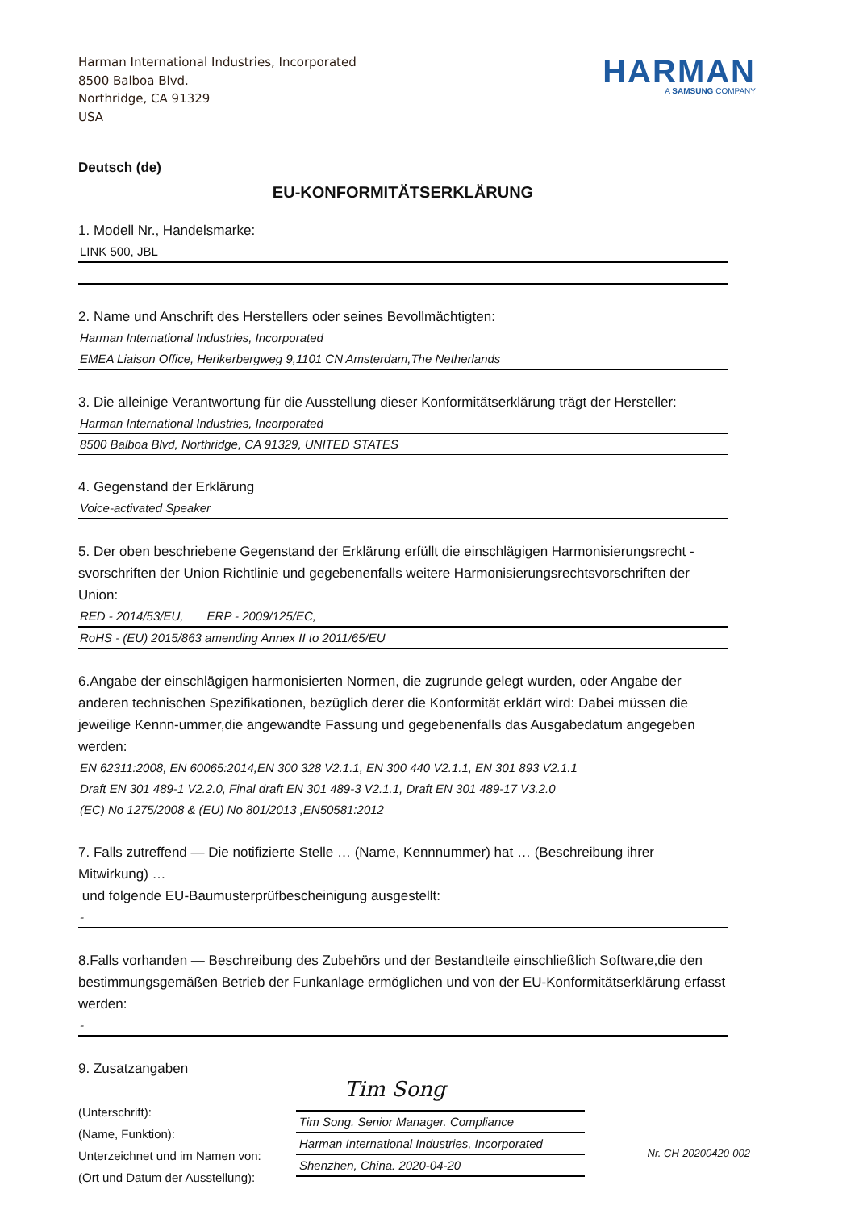Harman International Industries, Incorporated
8500 Balboa Blvd.
Northridge, CA 91329
USA
HARMAN
A SAMSUNG COMPANY
Deutsch (de)
EU-KONFORMITÄTSERKLÄRUNG
1. Modell Nr., Handelsmarke:
LINK 500, JBL
2. Name und Anschrift des Herstellers oder seines Bevollmächtigten:
Harman International Industries, Incorporated
EMEA Liaison Office, Herikerbergweg 9,1101 CN Amsterdam,The Netherlands
3. Die alleinige Verantwortung für die Ausstellung dieser Konformitätserklärung trägt der Hersteller:
Harman International Industries, Incorporated
8500 Balboa Blvd, Northridge, CA 91329, UNITED STATES
4. Gegenstand der Erklärung
Voice-activated Speaker
5. Der oben beschriebene Gegenstand der Erklärung erfüllt die einschlägigen Harmonisierungsrecht -svorschriften der Union Richtlinie und gegebenenfalls weitere Harmonisierungsrechtsvorschriften der Union:
RED - 2014/53/EU, ERP - 2009/125/EC,
RoHS - (EU) 2015/863 amending Annex II to 2011/65/EU
6.Angabe der einschlägigen harmonisierten Normen, die zugrunde gelegt wurden, oder Angabe der anderen technischen Spezifikationen, bezüglich derer die Konformität erklärt wird: Dabei müssen die jeweilige Kennn-ummer,die angewandte Fassung und gegebenenfalls das Ausgabedatum angegeben werden:
EN 62311:2008, EN 60065:2014,EN 300 328 V2.1.1, EN 300 440 V2.1.1, EN 301 893 V2.1.1
Draft EN 301 489-1 V2.2.0, Final draft EN 301 489-3 V2.1.1, Draft EN 301 489-17 V3.2.0
(EC) No 1275/2008 & (EU) No 801/2013 ,EN50581:2012
7. Falls zutreffend — Die notifizierte Stelle … (Name, Kennnummer) hat … (Beschreibung ihrer Mitwirkung) …
und folgende EU-Baumusterprüfbescheinigung ausgestellt:
-
8.Falls vorhanden — Beschreibung des Zubehörs und der Bestandteile einschließlich Software,die den bestimmungsgemäßen Betrieb der Funkanlage ermöglichen und von der EU-Konformitätserklärung erfasst werden:
-
9. Zusatzangaben
(Unterschrift):
(Name, Funktion):
Unterzeichnet und im Namen von:
(Ort und Datum der Ausstellung):
Tim Song
Tim Song. Senior Manager. Compliance
Harman International Industries, Incorporated
Shenzhen, China. 2020-04-20
Nr. CH-20200420-002